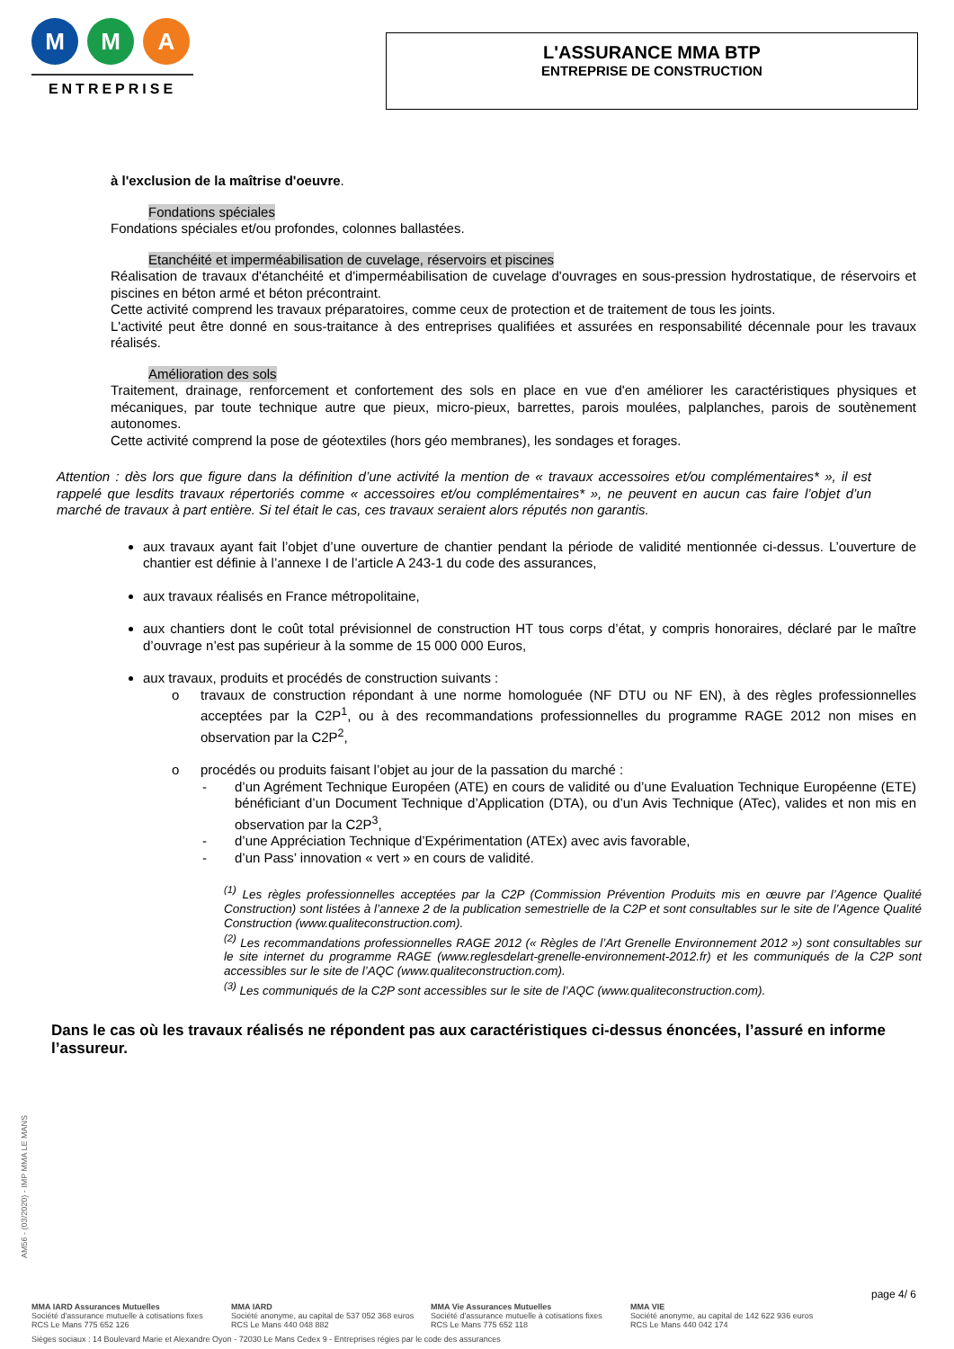M M A
ENTREPRISE
L'ASSURANCE MMA BTP
ENTREPRISE DE CONSTRUCTION
à l'exclusion de la maîtrise d'oeuvre.
Fondations spéciales
Fondations spéciales et/ou profondes, colonnes ballastées.
Etanchéité et imperméabilisation de cuvelage, réservoirs et piscines
Réalisation de travaux d'étanchéité et d'imperméabilisation de cuvelage d'ouvrages en sous-pression hydrostatique, de réservoirs et piscines en béton armé et béton précontraint.
Cette activité comprend les travaux préparatoires, comme ceux de protection et de traitement de tous les joints.
L'activité peut être donné en sous-traitance à des entreprises qualifiées et assurées en responsabilité décennale pour les travaux réalisés.
Amélioration des sols
Traitement, drainage, renforcement et confortement des sols en place en vue d'en améliorer les caractéristiques physiques et mécaniques, par toute technique autre que pieux, micro-pieux, barrettes, parois moulées, palplanches, parois de soutènement autonomes.
Cette activité comprend la pose de géotextiles (hors géo membranes), les sondages et forages.
Attention : dès lors que figure dans la définition d’une activité la mention de « travaux accessoires et/ou complémentaires* », il est rappelé que lesdits travaux répertoriés comme « accessoires et/ou complémentaires* », ne peuvent en aucun cas faire l’objet d’un marché de travaux à part entière. Si tel était le cas, ces travaux seraient alors réputés non garantis.
aux travaux ayant fait l’objet d’une ouverture de chantier pendant la période de validité mentionnée ci-dessus. L’ouverture de chantier est définie à l’annexe I de l’article A 243-1 du code des assurances,
aux travaux réalisés en France métropolitaine,
aux chantiers dont le coût total prévisionnel de construction HT tous corps d’état, y compris honoraires, déclaré par le maître d’ouvrage n’est pas supérieur à la somme de 15 000 000 Euros,
aux travaux, produits et procédés de construction suivants :
o travaux de construction répondant à une norme homologuée (NF DTU ou NF EN), à des règles professionnelles acceptées par la C2P<sup>1</sup>, ou à des recommandations professionnelles du programme RAGE 2012 non mises en observation par la C2P<sup>2</sup>,
o procédés ou produits faisant l’objet au jour de la passation du marché :
- d’un Agrément Technique Européen (ATE) en cours de validité ou d’une Evaluation Technique Européenne (ETE) bénéficiant d’un Document Technique d’Application (DTA), ou d’un Avis Technique (ATec), valides et non mis en observation par la C2P<sup>3</sup>,
- d’une Appréciation Technique d’Expérimentation (ATEx) avec avis favorable,
- d’un Pass’ innovation « vert » en cours de validité.
<sup>(1)</sup> Les règles professionnelles acceptées par la C2P (Commission Prévention Produits mis en œuvre par l’Agence Qualité Construction) sont listées à l’annexe 2 de la publication semestrielle de la C2P et sont consultables sur le site de l’Agence Qualité Construction (www.qualiteconstruction.com).
<sup>(2)</sup> Les recommandations professionnelles RAGE 2012 (« Règles de l’Art Grenelle Environnement 2012 ») sont consultables sur le site internet du programme RAGE (www.reglesdelart-grenelle-environnement-2012.fr) et les communiqués de la C2P sont accessibles sur le site de l’AQC (www.qualiteconstruction.com).
<sup>(3)</sup> Les communiqués de la C2P sont accessibles sur le site de l’AQC (www.qualiteconstruction.com).
Dans le cas où les travaux réalisés ne répondent pas aux caractéristiques ci-dessus énoncées, l’assuré en informe l’assureur.
AM56 - (03/2020) - IMP MMA LE MANS
page 4/ 6
MMA IARD Assurances Mutuelles
Société d'assurance mutuelle à cotisations fixes
RCS Le Mans 775 652 126
MMA IARD
Société anonyme, au capital de 537 052 368 euros
RCS Le Mans 440 048 882
MMA Vie Assurances Mutuelles
Société d'assurance mutuelle à cotisations fixes
RCS Le Mans 775 652 118
MMA VIE
Société anonyme, au capital de 142 622 936 euros
RCS Le Mans 440 042 174
Sièges sociaux : 14 Boulevard Marie et Alexandre Oyon - 72030 Le Mans Cedex 9 - Entreprises régies par le code des assurances